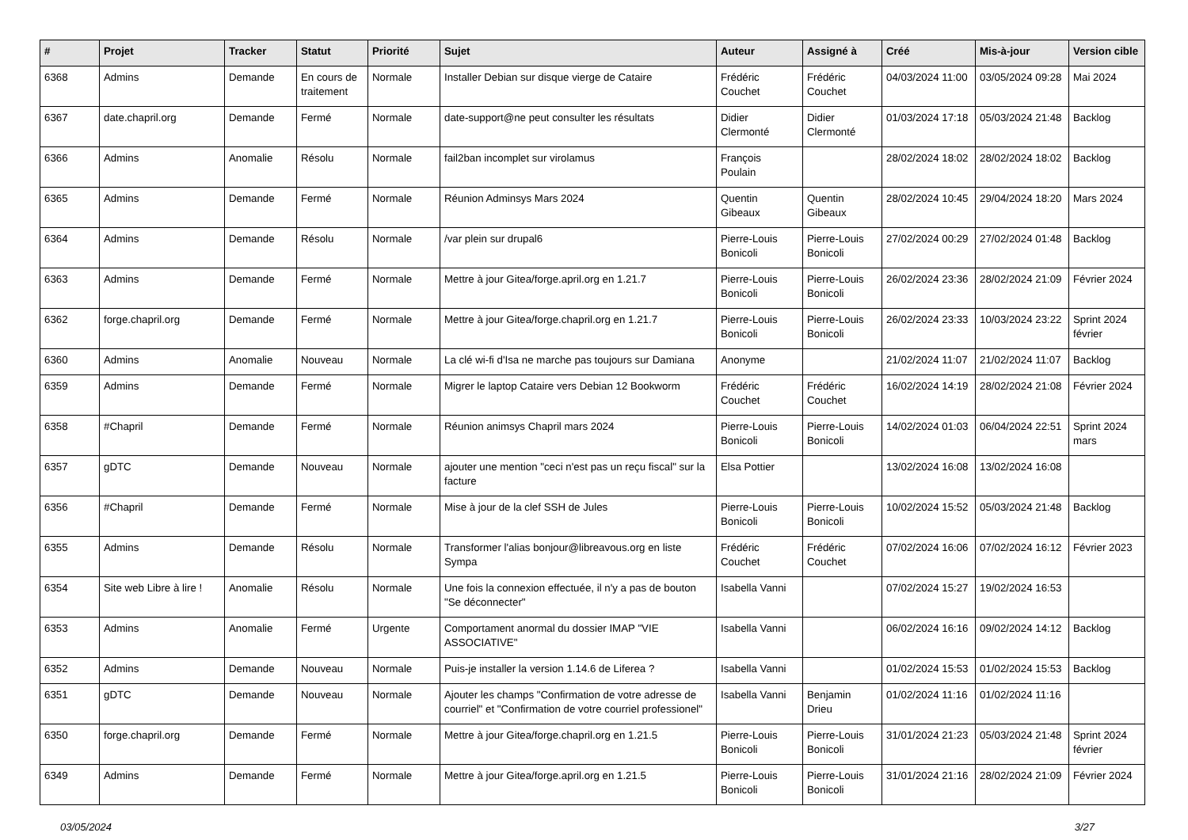| # | Projet | Tracker | Statut | Priorité | Sujet | Auteur | Assigné à | Créé | Mis-à-jour | Version cible |
| --- | --- | --- | --- | --- | --- | --- | --- | --- | --- | --- |
| 6368 | Admins | Demande | En cours de traitement | Normale | Installer Debian sur disque vierge de Cataire | Frédéric Couchet | Frédéric Couchet | 04/03/2024 11:00 | 03/05/2024 09:28 | Mai 2024 |
| 6367 | date.chapril.org | Demande | Fermé | Normale | date-support@ne peut consulter les résultats | Didier Clermonté | Didier Clermonté | 01/03/2024 17:18 | 05/03/2024 21:48 | Backlog |
| 6366 | Admins | Anomalie | Résolu | Normale | fail2ban incomplet sur virolamus | François Poulain | | 28/02/2024 18:02 | 28/02/2024 18:02 | Backlog |
| 6365 | Admins | Demande | Fermé | Normale | Réunion Adminsys Mars 2024 | Quentin Gibeaux | Quentin Gibeaux | 28/02/2024 10:45 | 29/04/2024 18:20 | Mars 2024 |
| 6364 | Admins | Demande | Résolu | Normale | /var plein sur drupal6 | Pierre-Louis Bonicoli | Pierre-Louis Bonicoli | 27/02/2024 00:29 | 27/02/2024 01:48 | Backlog |
| 6363 | Admins | Demande | Fermé | Normale | Mettre à jour Gitea/forge.april.org en 1.21.7 | Pierre-Louis Bonicoli | Pierre-Louis Bonicoli | 26/02/2024 23:36 | 28/02/2024 21:09 | Février 2024 |
| 6362 | forge.chapril.org | Demande | Fermé | Normale | Mettre à jour Gitea/forge.chapril.org en 1.21.7 | Pierre-Louis Bonicoli | Pierre-Louis Bonicoli | 26/02/2024 23:33 | 10/03/2024 23:22 | Sprint 2024 février |
| 6360 | Admins | Anomalie | Nouveau | Normale | La clé wi-fi d'Isa ne marche pas toujours sur Damiana | Anonyme | | 21/02/2024 11:07 | 21/02/2024 11:07 | Backlog |
| 6359 | Admins | Demande | Fermé | Normale | Migrer le laptop Cataire vers Debian 12 Bookworm | Frédéric Couchet | Frédéric Couchet | 16/02/2024 14:19 | 28/02/2024 21:08 | Février 2024 |
| 6358 | #Chapril | Demande | Fermé | Normale | Réunion animsys Chapril mars 2024 | Pierre-Louis Bonicoli | Pierre-Louis Bonicoli | 14/02/2024 01:03 | 06/04/2024 22:51 | Sprint 2024 mars |
| 6357 | gDTC | Demande | Nouveau | Normale | ajouter une mention "ceci n'est pas un reçu fiscal" sur la facture | Elsa Pottier | | 13/02/2024 16:08 | 13/02/2024 16:08 | |
| 6356 | #Chapril | Demande | Fermé | Normale | Mise à jour de la clef SSH de Jules | Pierre-Louis Bonicoli | Pierre-Louis Bonicoli | 10/02/2024 15:52 | 05/03/2024 21:48 | Backlog |
| 6355 | Admins | Demande | Résolu | Normale | Transformer l'alias bonjour@libreavous.org en liste Sympa | Frédéric Couchet | Frédéric Couchet | 07/02/2024 16:06 | 07/02/2024 16:12 | Février 2023 |
| 6354 | Site web Libre à lire ! | Anomalie | Résolu | Normale | Une fois la connexion effectuée, il n'y a pas de bouton "Se déconnecter" | Isabella Vanni | | 07/02/2024 15:27 | 19/02/2024 16:53 | |
| 6353 | Admins | Anomalie | Fermé | Urgente | Comportament anormal du dossier IMAP "VIE ASSOCIATIVE" | Isabella Vanni | | 06/02/2024 16:16 | 09/02/2024 14:12 | Backlog |
| 6352 | Admins | Demande | Nouveau | Normale | Puis-je installer la version 1.14.6 de Liferea ? | Isabella Vanni | | 01/02/2024 15:53 | 01/02/2024 15:53 | Backlog |
| 6351 | gDTC | Demande | Nouveau | Normale | Ajouter les champs "Confirmation de votre adresse de courriel" et "Confirmation de votre courriel professionel" | Isabella Vanni | Benjamin Drieu | 01/02/2024 11:16 | 01/02/2024 11:16 | |
| 6350 | forge.chapril.org | Demande | Fermé | Normale | Mettre à jour Gitea/forge.chapril.org en 1.21.5 | Pierre-Louis Bonicoli | Pierre-Louis Bonicoli | 31/01/2024 21:23 | 05/03/2024 21:48 | Sprint 2024 février |
| 6349 | Admins | Demande | Fermé | Normale | Mettre à jour Gitea/forge.april.org en 1.21.5 | Pierre-Louis Bonicoli | Pierre-Louis Bonicoli | 31/01/2024 21:16 | 28/02/2024 21:09 | Février 2024 |
03/05/2024 3/27